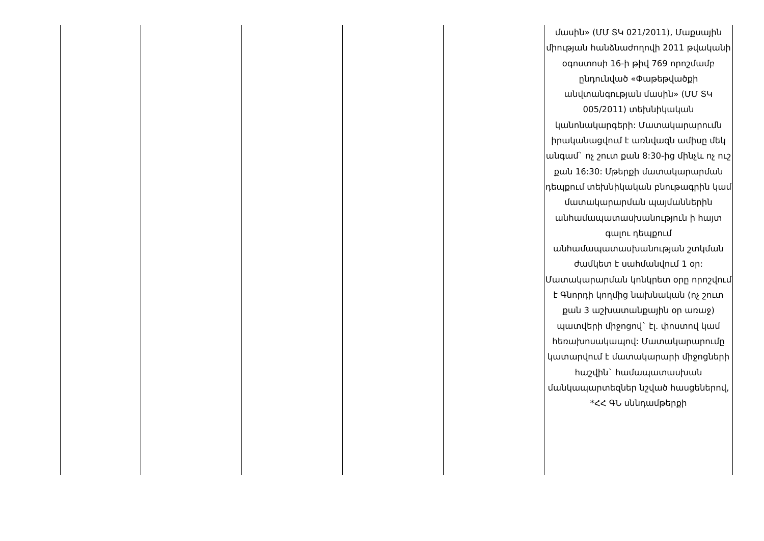| | | | | | մասին» (ՄՄ ՏԿ 021/2011), Մաքսային միության հանձնաժողովի 2011 թվականի օգոստոսի 16-ի թիվ 769 որոշմամբ ընդունված «Փաթեթվածքի անվտանգության մասին» (ՄՄ ՏԿ 005/2011) տեխնիկական կանոնակարգերի: Մատակարարումն իրականացվում է առնվազն ամիսը մեկ անգամ` ոչ շուտ քան 8:30-ից մինչև ոչ ուշ քան 16:30: Մթերքի մատակարարման դեպքում տեխնիկական բնութագրին կամ մատակարարման պայմաններին անհամապատասխանություն ի հայտ գալու դեպքում անհամապատասխանության շտկման ժամկետ է սահմանվում 1 օր: Մատակարարման կոնկրետ օրը որոշվում է Գնորդի կողմից նախնական (ոչ շուտ քան 3 աշխատանքային օր առաջ) պատվերի միջոցով` էլ. փոստով կամ հեռախոսակապով: Մատակարարումը կատարվում է մատակարարի միջոցների հաշվին` համապատասխան մանկապարտեզներ նշված հասցեներով, *ՀՀ ԳՆ սննդամթերքի |